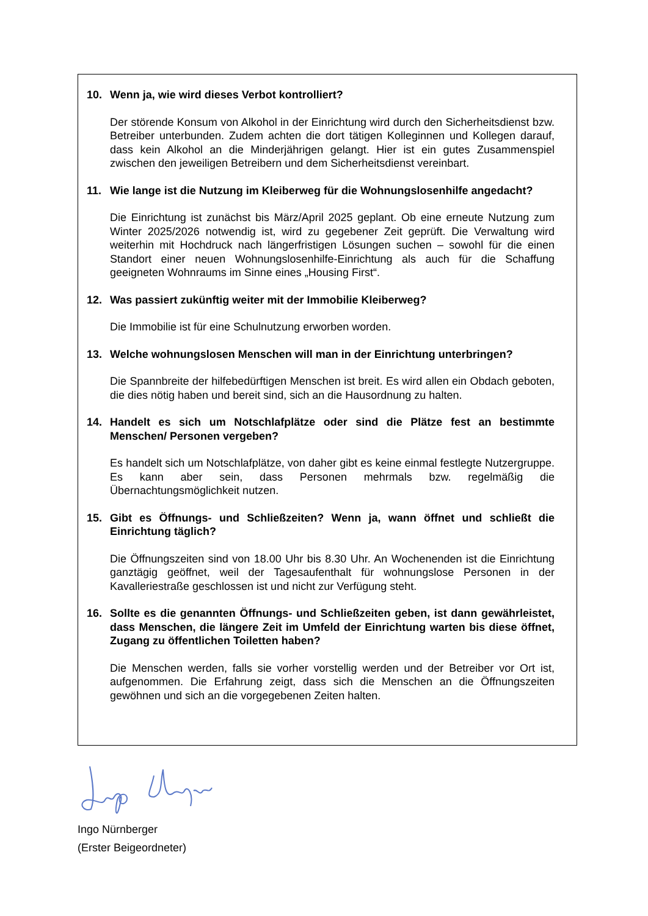10. Wenn ja, wie wird dieses Verbot kontrolliert?
Der störende Konsum von Alkohol in der Einrichtung wird durch den Sicherheitsdienst bzw. Betreiber unterbunden. Zudem achten die dort tätigen Kolleginnen und Kollegen darauf, dass kein Alkohol an die Minderjährigen gelangt. Hier ist ein gutes Zusammenspiel zwischen den jeweiligen Betreibern und dem Sicherheitsdienst vereinbart.
11. Wie lange ist die Nutzung im Kleiberweg für die Wohnungslosenhilfe angedacht?
Die Einrichtung ist zunächst bis März/April 2025 geplant. Ob eine erneute Nutzung zum Winter 2025/2026 notwendig ist, wird zu gegebener Zeit geprüft. Die Verwaltung wird weiterhin mit Hochdruck nach längerfristigen Lösungen suchen – sowohl für die einen Standort einer neuen Wohnungslosenhilfe-Einrichtung als auch für die Schaffung geeigneten Wohnraums im Sinne eines „Housing First“.
12. Was passiert zukünftig weiter mit der Immobilie Kleiberweg?
Die Immobilie ist für eine Schulnutzung erworben worden.
13. Welche wohnungslosen Menschen will man in der Einrichtung unterbringen?
Die Spannbreite der hilfebedürftigen Menschen ist breit. Es wird allen ein Obdach geboten, die dies nötig haben und bereit sind, sich an die Hausordnung zu halten.
14. Handelt es sich um Notschlafplätze oder sind die Plätze fest an bestimmte Menschen/ Personen vergeben?
Es handelt sich um Notschlafplätze, von daher gibt es keine einmal festlegte Nutzergruppe. Es kann aber sein, dass Personen mehrmals bzw. regelmäßig die Übernachtungsmöglichkeit nutzen.
15. Gibt es Öffnungs- und Schließzeiten? Wenn ja, wann öffnet und schließt die Einrichtung täglich?
Die Öffnungszeiten sind von 18.00 Uhr bis 8.30 Uhr. An Wochenenden ist die Einrichtung ganztägig geöffnet, weil der Tagesaufenthalt für wohnungslose Personen in der Kavalleriestraße geschlossen ist und nicht zur Verfügung steht.
16. Sollte es die genannten Öffnungs- und Schließzeiten geben, ist dann gewährleistet, dass Menschen, die längere Zeit im Umfeld der Einrichtung warten bis diese öffnet, Zugang zu öffentlichen Toiletten haben?
Die Menschen werden, falls sie vorher vorstellig werden und der Betreiber vor Ort ist, aufgenommen. Die Erfahrung zeigt, dass sich die Menschen an die Öffnungszeiten gewöhnen und sich an die vorgegebenen Zeiten halten.
Ingo Nürnberger
(Erster Beigeordneter)